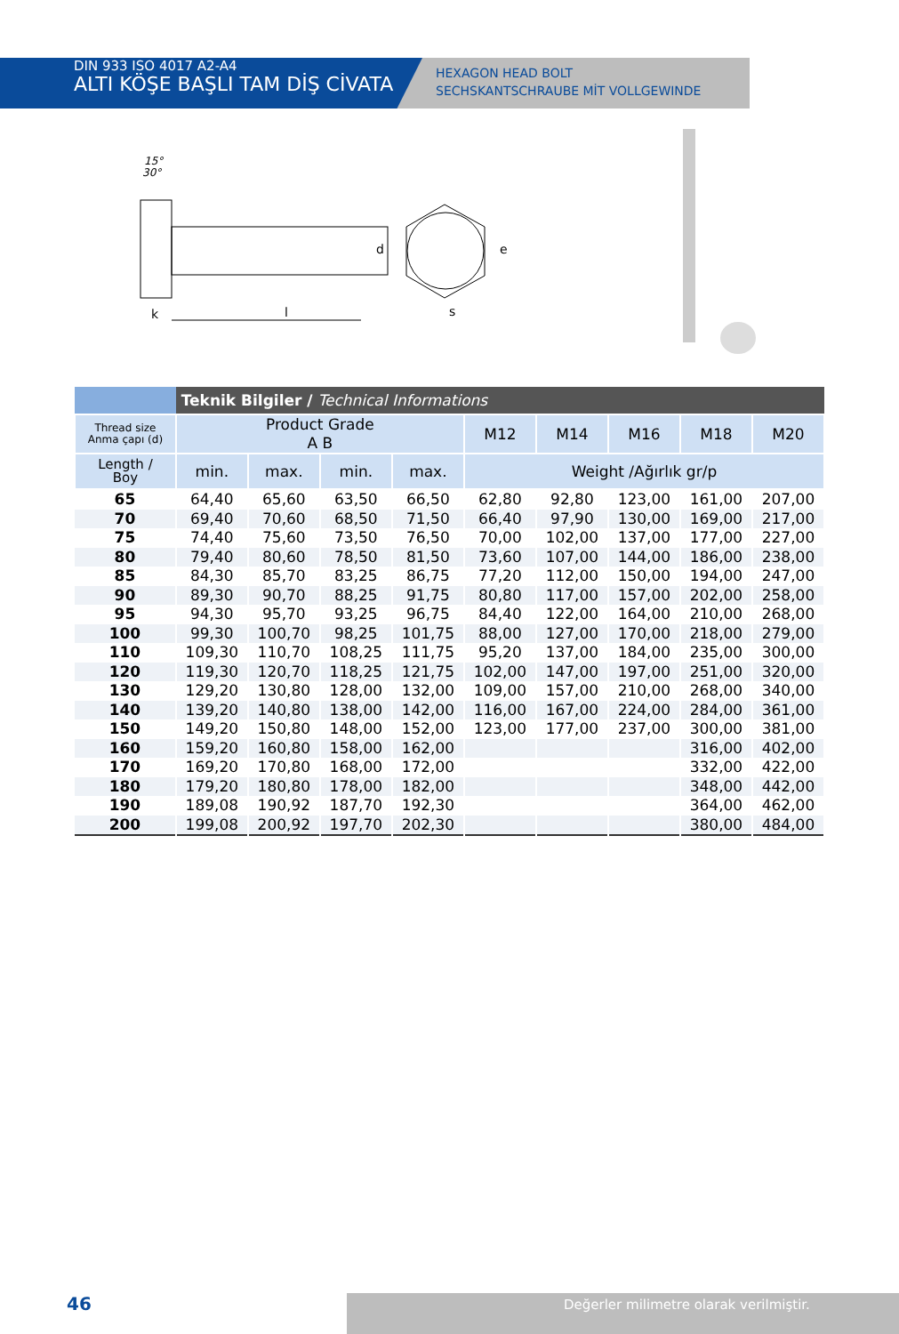DIN 933 ISO 4017 A2-A4
ALTI KÖŞE BAŞLI TAM DİŞ CİVATA
HEXAGON HEAD BOLT
SECHSKANTSCHRAUBE MİT VOLLGEWINDE
15°
30°
k
l
d
s
e
| | Teknik Bilgiler / Technical Informations | | | | | | | | |
| Thread size Anma çapı (d) | Product Grade A B | | | | M12 | M14 | M16 | M18 | M20 |
| Length / Boy | min. | max. | min. | max. | Weight /Ağırlık gr/p | | | | |
| 65 | 64,40 | 65,60 | 63,50 | 66,50 | 62,80 | 92,80 | 123,00 | 161,00 | 207,00 |
| 70 | 69,40 | 70,60 | 68,50 | 71,50 | 66,40 | 97,90 | 130,00 | 169,00 | 217,00 |
| 75 | 74,40 | 75,60 | 73,50 | 76,50 | 70,00 | 102,00 | 137,00 | 177,00 | 227,00 |
| 80 | 79,40 | 80,60 | 78,50 | 81,50 | 73,60 | 107,00 | 144,00 | 186,00 | 238,00 |
| 85 | 84,30 | 85,70 | 83,25 | 86,75 | 77,20 | 112,00 | 150,00 | 194,00 | 247,00 |
| 90 | 89,30 | 90,70 | 88,25 | 91,75 | 80,80 | 117,00 | 157,00 | 202,00 | 258,00 |
| 95 | 94,30 | 95,70 | 93,25 | 96,75 | 84,40 | 122,00 | 164,00 | 210,00 | 268,00 |
| 100 | 99,30 | 100,70 | 98,25 | 101,75 | 88,00 | 127,00 | 170,00 | 218,00 | 279,00 |
| 110 | 109,30 | 110,70 | 108,25 | 111,75 | 95,20 | 137,00 | 184,00 | 235,00 | 300,00 |
| 120 | 119,30 | 120,70 | 118,25 | 121,75 | 102,00 | 147,00 | 197,00 | 251,00 | 320,00 |
| 130 | 129,20 | 130,80 | 128,00 | 132,00 | 109,00 | 157,00 | 210,00 | 268,00 | 340,00 |
| 140 | 139,20 | 140,80 | 138,00 | 142,00 | 116,00 | 167,00 | 224,00 | 284,00 | 361,00 |
| 150 | 149,20 | 150,80 | 148,00 | 152,00 | 123,00 | 177,00 | 237,00 | 300,00 | 381,00 |
| 160 | 159,20 | 160,80 | 158,00 | 162,00 | | | | 316,00 | 402,00 |
| 170 | 169,20 | 170,80 | 168,00 | 172,00 | | | | 332,00 | 422,00 |
| 180 | 179,20 | 180,80 | 178,00 | 182,00 | | | | 348,00 | 442,00 |
| 190 | 189,08 | 190,92 | 187,70 | 192,30 | | | | 364,00 | 462,00 |
| 200 | 199,08 | 200,92 | 197,70 | 202,30 | | | | 380,00 | 484,00 |
46 Değerler milimetre olarak verilmiştir.